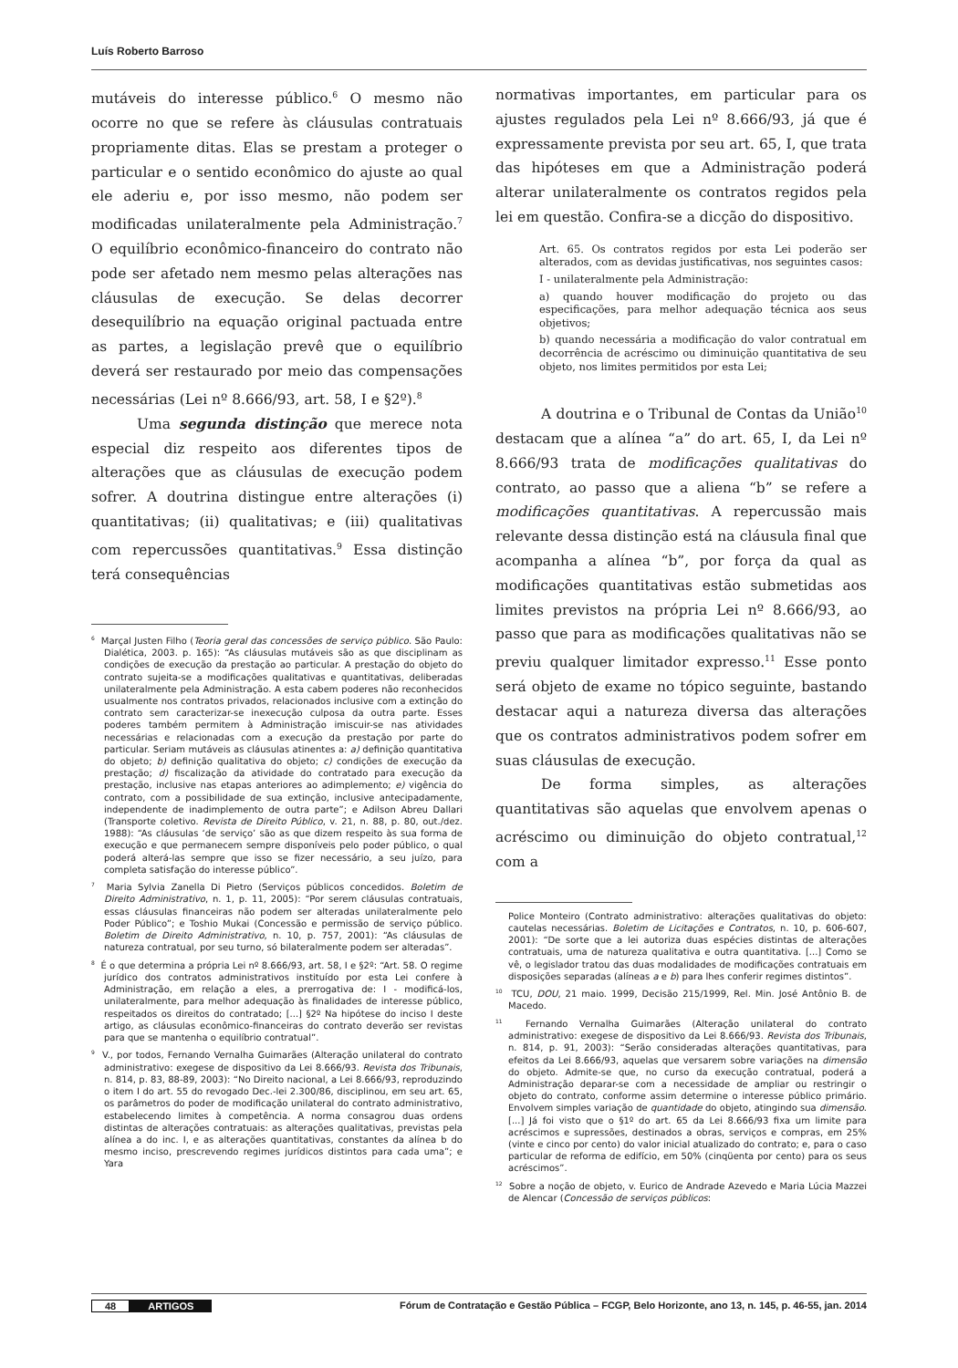Luís Roberto Barroso
mutáveis do interesse público.<sup>6</sup> O mesmo não ocorre no que se refere às cláusulas contratuais propriamente ditas. Elas se prestam a proteger o particular e o sentido econômico do ajuste ao qual ele aderiu e, por isso mesmo, não podem ser modificadas unilateralmente pela Administração.<sup>7</sup> O equilíbrio econômico-financeiro do contrato não pode ser afetado nem mesmo pelas alterações nas cláusulas de execução. Se delas decorrer desequilíbrio na equação original pactuada entre as partes, a legislação prevê que o equilíbrio deverá ser restaurado por meio das compensações necessárias (Lei nº 8.666/93, art. 58, I e §2º).<sup>8</sup>
Uma segunda distinção que merece nota especial diz respeito aos diferentes tipos de alterações que as cláusulas de execução podem sofrer. A doutrina distingue entre alterações (i) quantitativas; (ii) qualitativas; e (iii) qualitativas com repercussões quantitativas.<sup>9</sup> Essa distinção terá consequências
<sup>6</sup> Marçal Justen Filho (Teoria geral das concessões de serviço público. São Paulo: Dialética, 2003. p. 165): “As cláusulas mutáveis são as que disciplinam as condições de execução da prestação ao particular. A prestação do objeto do contrato sujeita-se a modificações qualitativas e quantitativas, deliberadas unilateralmente pela Administração. A esta cabem poderes não reconhecidos usualmente nos contratos privados, relacionados inclusive com a extinção do contrato sem caracterizar-se inexecução culposa da outra parte. Esses poderes também permitem à Administração imiscuir-se nas atividades necessárias e relacionadas com a execução da prestação por parte do particular. Seriam mutáveis as cláusulas atinentes a: a) definição quantitativa do objeto; b) definição qualitativa do objeto; c) condições de execução da prestação; d) fiscalização da atividade do contratado para execução da prestação, inclusive nas etapas anteriores ao adimplemento; e) vigência do contrato, com a possibilidade de sua extinção, inclusive antecipadamente, independente de inadimplemento de outra parte”; e Adilson Abreu Dallari (Transporte coletivo. Revista de Direito Público, v. 21, n. 88, p. 80, out./dez. 1988): “As cláusulas ‘de serviço’ são as que dizem respeito às sua forma de execução e que permanecem sempre disponíveis pelo poder público, o qual poderá alterá-las sempre que isso se fizer necessário, a seu juízo, para completa satisfação do interesse público”.
<sup>7</sup> Maria Sylvia Zanella Di Pietro (Serviços públicos concedidos. Boletim de Direito Administrativo, n. 1, p. 11, 2005): “Por serem cláusulas contratuais, essas cláusulas financeiras não podem ser alteradas unilateralmente pelo Poder Público”; e Toshio Mukai (Concessão e permissão de serviço público. Boletim de Direito Administrativo, n. 10, p. 757, 2001): “As cláusulas de natureza contratual, por seu turno, só bilateralmente podem ser alteradas”.
<sup>8</sup> É o que determina a própria Lei nº 8.666/93, art. 58, I e §2º: “Art. 58. O regime jurídico dos contratos administrativos instituído por esta Lei confere à Administração, em relação a eles, a prerrogativa de: I - modificá-los, unilateralmente, para melhor adequação às finalidades de interesse público, respeitados os direitos do contratado; [...] §2º Na hipótese do inciso I deste artigo, as cláusulas econômico-financeiras do contrato deverão ser revistas para que se mantenha o equilíbrio contratual”.
<sup>9</sup> V., por todos, Fernando Vernalha Guimarães (Alteração unilateral do contrato administrativo: exegese de dispositivo da Lei 8.666/93. Revista dos Tribunais, n. 814, p. 83, 88-89, 2003): “No Direito nacional, a Lei 8.666/93, reproduzindo o item I do art. 55 do revogado Dec.-lei 2.300/86, disciplinou, em seu art. 65, os parâmetros do poder de modificação unilateral do contrato administrativo, estabelecendo limites à competência. A norma consagrou duas ordens distintas de alterações contratuais: as alterações qualitativas, previstas pela alínea a do inc. I, e as alterações quantitativas, constantes da alínea b do mesmo inciso, prescrevendo regimes jurídicos distintos para cada uma”; e Yara
normativas importantes, em particular para os ajustes regulados pela Lei nº 8.666/93, já que é expressamente prevista por seu art. 65, I, que trata das hipóteses em que a Administração poderá alterar unilateralmente os contratos regidos pela lei em questão. Confira-se a dicção do dispositivo.
Art. 65. Os contratos regidos por esta Lei poderão ser alterados, com as devidas justificativas, nos seguintes casos:
I - unilateralmente pela Administração:
a) quando houver modificação do projeto ou das especificações, para melhor adequação técnica aos seus objetivos;
b) quando necessária a modificação do valor contratual em decorrência de acréscimo ou diminuição quantitativa de seu objeto, nos limites permitidos por esta Lei;
A doutrina e o Tribunal de Contas da União<sup>10</sup> destacam que a alínea “a” do art. 65, I, da Lei nº 8.666/93 trata de modificações qualitativas do contrato, ao passo que a aliena “b” se refere a modificações quantitativas. A repercussão mais relevante dessa distinção está na cláusula final que acompanha a alínea “b”, por força da qual as modificações quantitativas estão submetidas aos limites previstos na própria Lei nº 8.666/93, ao passo que para as modificações qualitativas não se previu qualquer limitador expresso.<sup>11</sup> Esse ponto será objeto de exame no tópico seguinte, bastando destacar aqui a natureza diversa das alterações que os contratos administrativos podem sofrer em suas cláusulas de execução.
De forma simples, as alterações quantitativas são aquelas que envolvem apenas o acréscimo ou diminuição do objeto contratual,<sup>12</sup> com a
Police Monteiro (Contrato administrativo: alterações qualitativas do objeto: cautelas necessárias. Boletim de Licitações e Contratos, n. 10, p. 606-607, 2001): “De sorte que a lei autoriza duas espécies distintas de alterações contratuais, uma de natureza qualitativa e outra quantitativa. [...] Como se vê, o legislador tratou das duas modalidades de modificações contratuais em disposições separadas (alíneas a e b) para lhes conferir regimes distintos”.
<sup>10</sup> TCU, DOU, 21 maio. 1999, Decisão 215/1999, Rel. Min. José Antônio B. de Macedo.
<sup>11</sup> Fernando Vernalha Guimarães (Alteração unilateral do contrato administrativo: exegese de dispositivo da Lei 8.666/93. Revista dos Tribunais, n. 814, p. 91, 2003): “Serão consideradas alterações quantitativas, para efeitos da Lei 8.666/93, aquelas que versarem sobre variações na dimensão do objeto. Admite-se que, no curso da execução contratual, poderá a Administração deparar-se com a necessidade de ampliar ou restringir o objeto do contrato, conforme assim determine o interesse público primário. Envolvem simples variação de quantidade do objeto, atingindo sua dimensão. [...] Já foi visto que o §1º do art. 65 da Lei 8.666/93 fixa um limite para acréscimos e supressões, destinados a obras, serviços e compras, em 25% (vinte e cinco por cento) do valor inicial atualizado do contrato; e, para o caso particular de reforma de edifício, em 50% (cinqüenta por cento) para os seus acréscimos”.
<sup>12</sup> Sobre a noção de objeto, v. Eurico de Andrade Azevedo e Maria Lúcia Mazzei de Alencar (Concessão de serviços públicos:
48 ARTIGOS Fórum de Contratação e Gestão Pública – FCGP, Belo Horizonte, ano 13, n. 145, p. 46-55, jan. 2014